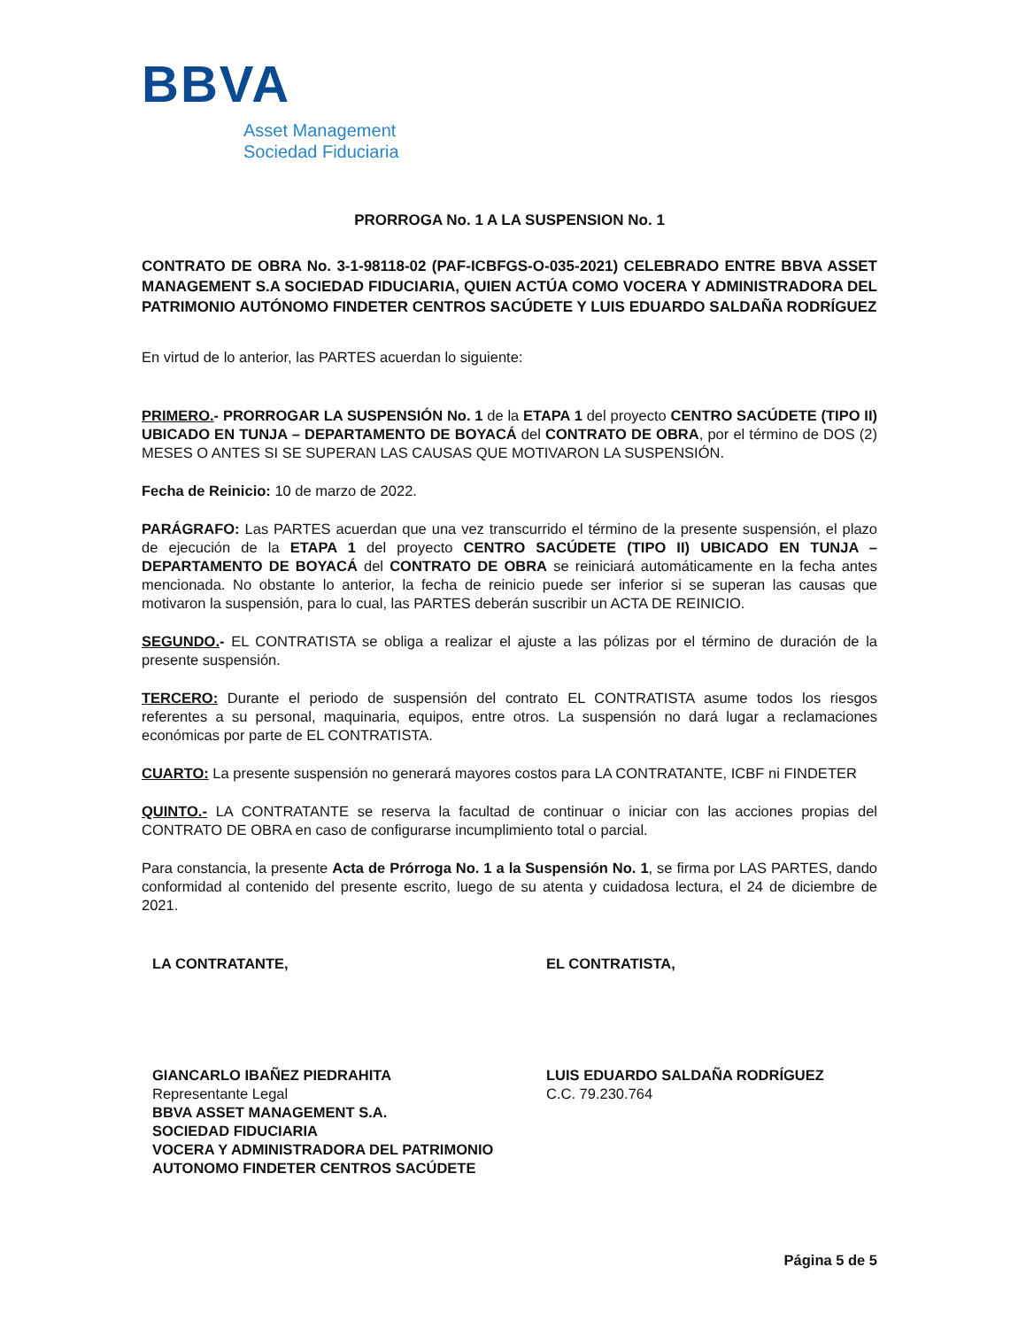BBVA
Asset Management
Sociedad Fiduciaria
PRORROGA No. 1 A LA SUSPENSION No. 1
CONTRATO DE OBRA No. 3-1-98118-02 (PAF-ICBFGS-O-035-2021) CELEBRADO ENTRE BBVA ASSET MANAGEMENT S.A SOCIEDAD FIDUCIARIA, QUIEN ACTÚA COMO VOCERA Y ADMINISTRADORA DEL PATRIMONIO AUTÓNOMO FINDETER CENTROS SACÚDETE Y LUIS EDUARDO SALDAÑA RODRÍGUEZ
En virtud de lo anterior, las PARTES acuerdan lo siguiente:
PRIMERO.- PRORROGAR LA SUSPENSIÓN No. 1 de la ETAPA 1 del proyecto CENTRO SACÚDETE (TIPO II) UBICADO EN TUNJA – DEPARTAMENTO DE BOYACÁ del CONTRATO DE OBRA, por el término de DOS (2) MESES O ANTES SI SE SUPERAN LAS CAUSAS QUE MOTIVARON LA SUSPENSIÓN.
Fecha de Reinicio: 10 de marzo de 2022.
PARÁGRAFO: Las PARTES acuerdan que una vez transcurrido el término de la presente suspensión, el plazo de ejecución de la ETAPA 1 del proyecto CENTRO SACÚDETE (TIPO II) UBICADO EN TUNJA – DEPARTAMENTO DE BOYACÁ del CONTRATO DE OBRA se reiniciará automáticamente en la fecha antes mencionada. No obstante lo anterior, la fecha de reinicio puede ser inferior si se superan las causas que motivaron la suspensión, para lo cual, las PARTES deberán suscribir un ACTA DE REINICIO.
SEGUNDO.- EL CONTRATISTA se obliga a realizar el ajuste a las pólizas por el término de duración de la presente suspensión.
TERCERO: Durante el periodo de suspensión del contrato EL CONTRATISTA asume todos los riesgos referentes a su personal, maquinaria, equipos, entre otros. La suspensión no dará lugar a reclamaciones económicas por parte de EL CONTRATISTA.
CUARTO: La presente suspensión no generará mayores costos para LA CONTRATANTE, ICBF ni FINDETER
QUINTO.- LA CONTRATANTE se reserva la facultad de continuar o iniciar con las acciones propias del CONTRATO DE OBRA en caso de configurarse incumplimiento total o parcial.
Para constancia, la presente Acta de Prórroga No. 1 a la Suspensión No. 1, se firma por LAS PARTES, dando conformidad al contenido del presente escrito, luego de su atenta y cuidadosa lectura, el 24 de diciembre de 2021.
LA CONTRATANTE,
GIANCARLO IBAÑEZ PIEDRAHITA
Representante Legal
BBVA ASSET MANAGEMENT S.A.
SOCIEDAD FIDUCIARIA
VOCERA Y ADMINISTRADORA DEL PATRIMONIO AUTONOMO FINDETER CENTROS SACÚDETE
EL CONTRATISTA,
LUIS EDUARDO SALDAÑA RODRÍGUEZ
C.C. 79.230.764
Página 5 de 5